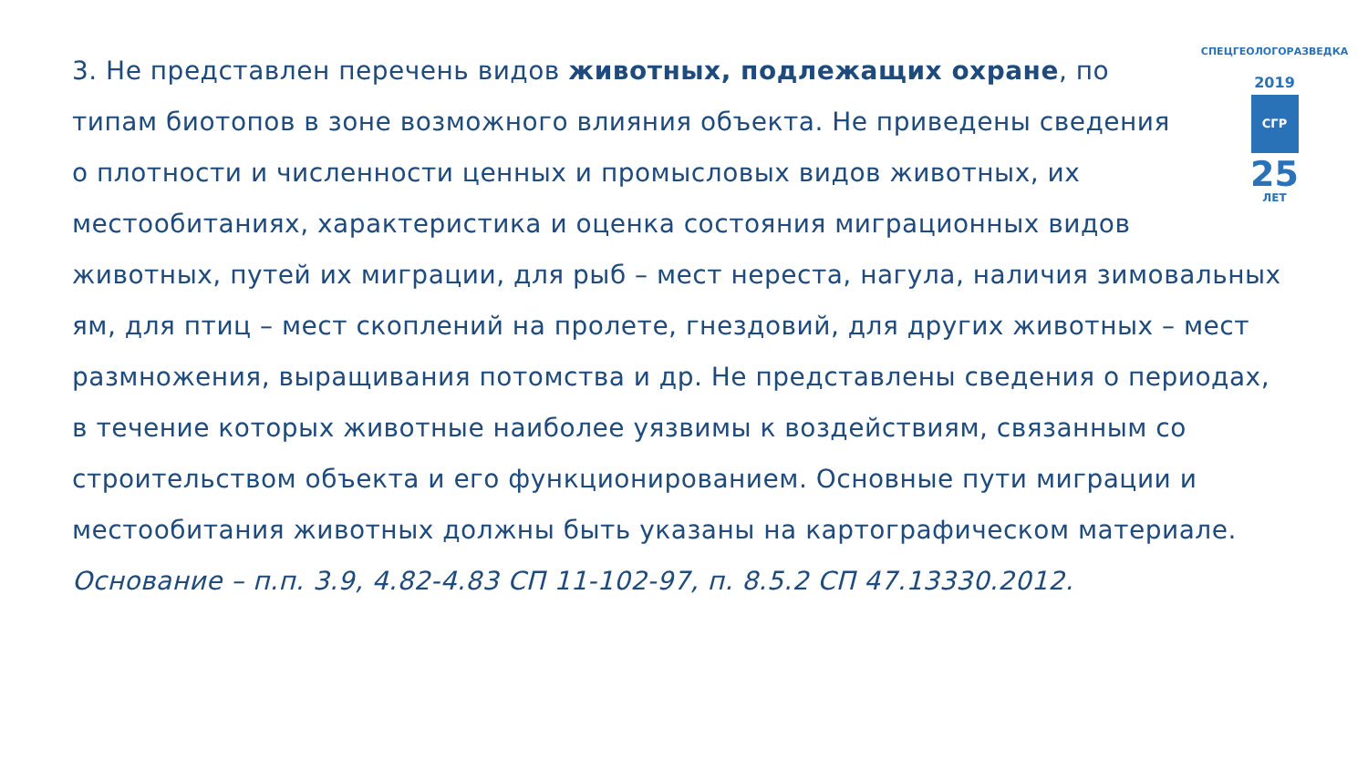СПЕЦГЕОЛОГОРАЗВЕДКА
2019
СГР
25
ЛЕТ
3. Не представлен перечень видов животных, подлежащих охране, по типам биотопов в зоне возможного влияния объекта. Не приведены сведения о плотности и численности ценных и промысловых видов животных, их местообитаниях, характеристика и оценка состояния миграционных видов животных, путей их миграции, для рыб – мест нереста, нагула, наличия зимовальных ям, для птиц – мест скоплений на пролете, гнездовий, для других животных – мест размножения, выращивания потомства и др. Не представлены сведения о периодах, в течение которых животные наиболее уязвимы к воздействиям, связанным со строительством объекта и его функционированием. Основные пути миграции и местообитания животных должны быть указаны на картографическом материале.
Основание – п.п. 3.9, 4.82-4.83 СП 11-102-97, п. 8.5.2 СП 47.13330.2012.